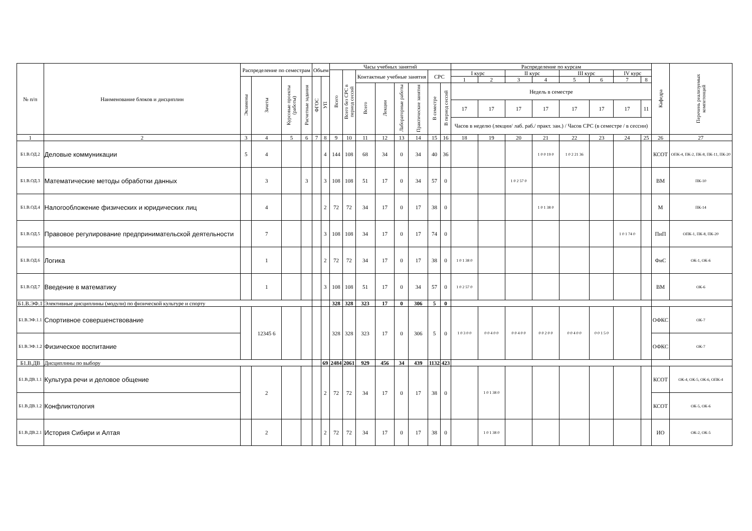| № п/п | Наименование блоков и дисциплин | Распределение по семестрам | | | | Объем | | Часы учебных занятий | | | | | | | | Распределение по курсам | | | | | | | | Кафедра | Перечень реализуемых компетенций |
| --- | --- | --- | --- | --- | --- | --- | --- | --- | --- | --- | --- | --- | --- | --- | --- | --- | --- | --- | --- | --- | --- | --- | --- | --- | --- |
| | | | | | | | | Всего | Всего без СРС в период сессий | Контактные учебные занятия | | | | СРС | | I курс | | II курс | | III курс | | IV курс | | | |
| | | Экзамены | Зачеты | Курсовые проекты (работы) | Расчетные задания | ФГОС | УП | | | | | | | | | 1 | 2 | 3 | 4 | 5 | 6 | 7 | 8 | | |
| | | | | | | | | | | Всего | Лекции | Лабораторные работы | Практические занятия | В семестре | В период сессий | Недель в семестре | | | | | | | | | |
| | | | | | | | | | | | | | | | | 17 | 17 | 17 | 17 | 17 | 17 | 17 | 11 | | |
| | | | | | | | | | | | | | | | | Часов в неделю (лекции/ лаб. раб./ практ. зан.) / Часов СРС (в семестре / в сессии) | | | | | | | | | |
| 1 | 2 | 3 | 4 | 5 | 6 | 7 | 8 | 9 | 10 | 11 | 12 | 13 | 14 | 15 | 16 | 18 | 19 | 20 | 21 | 22 | 23 | 24 | 25 | 26 | 27 |
| Б1.В.ОД.2 | Деловые коммуникации | 5 | 4 | | | | 4 | 144 | 108 | 68 | 34 | 0 | 34 | 40 | 36 | | | | 1 0 0 19 0 | 1 0 2 21 36 | | | | КСОТ | ОПК-4, ПК-2, ПК-8, ПК-11, ПК-20 |
| Б1.В.ОД.3 | Математические методы обработки данных | | 3 | | 3 | | 3 | 108 | 108 | 51 | 17 | 0 | 34 | 57 | 0 | | | 1 0 2 57 0 | | | | | | ВМ | ПК-10 |
| Б1.В.ОД.4 | Налогообложение физических и юридических лиц | | 4 | | | | 2 | 72 | 72 | 34 | 17 | 0 | 17 | 38 | 0 | | | | 1 0 1 38 0 | | | | | М | ПК-14 |
| Б1.В.ОД.5 | Правовое регулирование предпринимательской деятельности | | 7 | | | | 3 | 108 | 108 | 34 | 17 | 0 | 17 | 74 | 0 | | | | | | | 1 0 1 74 0 | | ПиП | ОПК-1, ПК-8, ПК-20 |
| Б1.В.ОД.6 | Логика | | 1 | | | | 2 | 72 | 72 | 34 | 17 | 0 | 17 | 38 | 0 | 1 0 1 38 0 | | | | | | | | ФиС | ОК-1, ОК-6 |
| Б1.В.ОД.7 | Введение в математику | | 1 | | | | 3 | 108 | 108 | 51 | 17 | 0 | 34 | 57 | 0 | 1 0 2 57 0 | | | | | | | | ВМ | ОК-6 |
| Б1.В.ЭФ.1 | Элективные дисциплины (модули) по физической культуре и спорту | | | | | | | 328 | 328 | 323 | 17 | 0 | 306 | 5 | 0 | | | | | | | | | | |
| Б1.В.ЭФ.1.1 | Спортивное совершенствование | | 12345 6 | | | | | 328 | 328 | 323 | 17 | 0 | 306 | 5 | 0 | 1 0 3 0 0 | 0 0 4 0 0 | 0 0 4 0 0 | 0 0 2 0 0 | 0 0 4 0 0 | 0 0 1 5 0 | | | ОФКС | ОК-7 |
| Б1.В.ЭФ.1.2 | Физическое воспитание | | | | | | | | | | | | | | | | | | | | | | | ОФКС | ОК-7 |
| Б1.В.ДВ | Дисциплины по выбору | | | | | | 69 | 2484 | 2061 | 929 | 456 | 34 | 439 | 1132 | 423 | | | | | | | | | | |
| Б1.В.ДВ.1.1 | Культура речи и деловое общение | | 2 | | | | 2 | 72 | 72 | 34 | 17 | 0 | 17 | 38 | 0 | | 1 0 1 38 0 | | | | | | | КСОТ | ОК-4, ОК-5, ОК-6, ОПК-4 |
| Б1.В.ДВ.1.2 | Конфликтология | | | | | | | | | | | | | | | | | | | | | | | КСОТ | ОК-5, ОК-6 |
| Б1.В.ДВ.2.1 | История Сибири и Алтая | | 2 | | | | 2 | 72 | 72 | 34 | 17 | 0 | 17 | 38 | 0 | | 1 0 1 38 0 | | | | | | | ИО | ОК-2, ОК-5 |